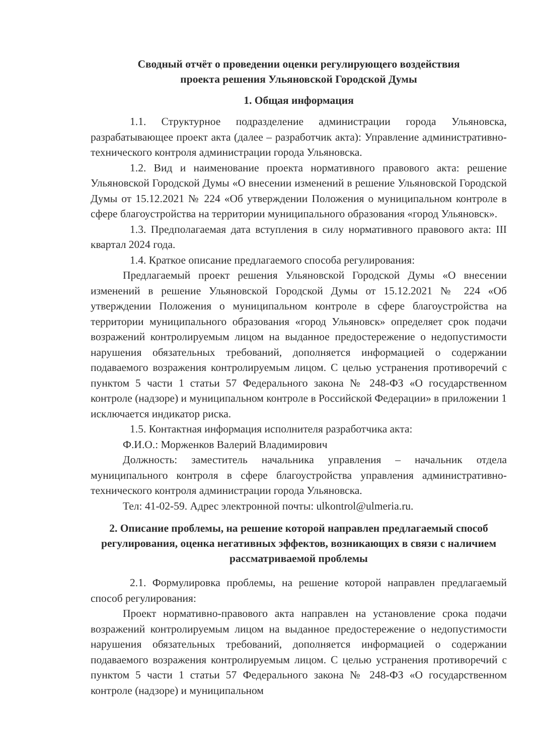Сводный отчёт о проведении оценки регулирующего воздействия
проекта решения Ульяновской Городской Думы
1. Общая информация
1.1. Структурное подразделение администрации города Ульяновска, разрабатывающее проект акта (далее – разработчик акта): Управление административно-технического контроля администрации города Ульяновска.
1.2. Вид и наименование проекта нормативного правового акта: решение Ульяновской Городской Думы «О внесении изменений в решение Ульяновской Городской Думы от 15.12.2021 № 224 «Об утверждении Положения о муниципальном контроле в сфере благоустройства на территории муниципального образования «город Ульяновск».
1.3. Предполагаемая дата вступления в силу нормативного правового акта: III квартал 2024 года.
1.4. Краткое описание предлагаемого способа регулирования:
Предлагаемый проект решения Ульяновской Городской Думы «О внесении изменений в решение Ульяновской Городской Думы от 15.12.2021 № 224 «Об утверждении Положения о муниципальном контроле в сфере благоустройства на территории муниципального образования «город Ульяновск» определяет срок подачи возражений контролируемым лицом на выданное предостережение о недопустимости нарушения обязательных требований, дополняется информацией о содержании подаваемого возражения контролируемым лицом. С целью устранения противоречий с пунктом 5 части 1 статьи 57 Федерального закона № 248-ФЗ «О государственном контроле (надзоре) и муниципальном контроле в Российской Федерации» в приложении 1 исключается индикатор риска.
1.5. Контактная информация исполнителя разработчика акта:
Ф.И.О.: Морженков Валерий Владимирович
Должность: заместитель начальника управления – начальник отдела муниципального контроля в сфере благоустройства управления административно-технического контроля администрации города Ульяновска.
Тел: 41-02-59. Адрес электронной почты: ulkontrol@ulmeria.ru.
2. Описание проблемы, на решение которой направлен предлагаемый способ регулирования, оценка негативных эффектов, возникающих в связи с наличием рассматриваемой проблемы
2.1. Формулировка проблемы, на решение которой направлен предлагаемый способ регулирования:
Проект нормативно-правового акта направлен на установление срока подачи возражений контролируемым лицом на выданное предостережение о недопустимости нарушения обязательных требований, дополняется информацией о содержании подаваемого возражения контролируемым лицом. С целью устранения противоречий с пунктом 5 части 1 статьи 57 Федерального закона № 248-ФЗ «О государственном контроле (надзоре) и муниципальном